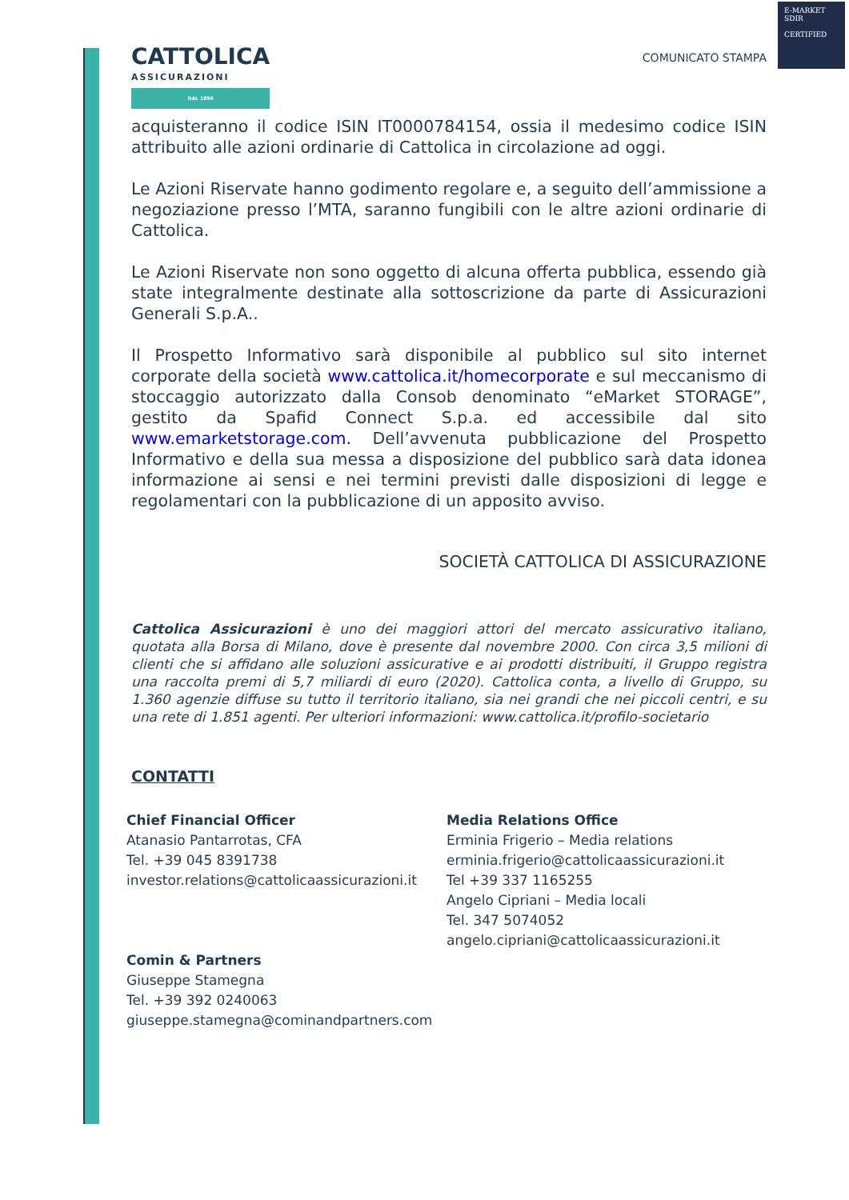E-MARKET
SDIR
CERTIFIED
CATTOLICA
ASSICURAZIONI
DAL 1896
COMUNICATO STAMPA
acquisteranno il codice ISIN IT0000784154, ossia il medesimo codice ISIN attribuito alle azioni ordinarie di Cattolica in circolazione ad oggi.
Le Azioni Riservate hanno godimento regolare e, a seguito dell’ammissione a negoziazione presso l’MTA, saranno fungibili con le altre azioni ordinarie di Cattolica.
Le Azioni Riservate non sono oggetto di alcuna offerta pubblica, essendo già state integralmente destinate alla sottoscrizione da parte di Assicurazioni Generali S.p.A..
Il Prospetto Informativo sarà disponibile al pubblico sul sito internet corporate della società www.cattolica.it/homecorporate e sul meccanismo di stoccaggio autorizzato dalla Consob denominato “eMarket STORAGE”, gestito da Spafid Connect S.p.a. ed accessibile dal sito www.emarketstorage.com. Dell’avvenuta pubblicazione del Prospetto Informativo e della sua messa a disposizione del pubblico sarà data idonea informazione ai sensi e nei termini previsti dalle disposizioni di legge e regolamentari con la pubblicazione di un apposito avviso.
SOCIETÀ CATTOLICA DI ASSICURAZIONE
Cattolica Assicurazioni è uno dei maggiori attori del mercato assicurativo italiano, quotata alla Borsa di Milano, dove è presente dal novembre 2000. Con circa 3,5 milioni di clienti che si affidano alle soluzioni assicurative e ai prodotti distribuiti, il Gruppo registra una raccolta premi di 5,7 miliardi di euro (2020). Cattolica conta, a livello di Gruppo, su 1.360 agenzie diffuse su tutto il territorio italiano, sia nei grandi che nei piccoli centri, e su una rete di 1.851 agenti. Per ulteriori informazioni: www.cattolica.it/profilo-societario
CONTATTI
Chief Financial Officer
Atanasio Pantarrotas, CFA
Tel. +39 045 8391738
investor.relations@cattolicaassicurazioni.it
Comin & Partners
Giuseppe Stamegna
Tel. +39 392 0240063
giuseppe.stamegna@cominandpartners.com
Media Relations Office
Erminia Frigerio – Media relations
erminia.frigerio@cattolicaassicurazioni.it
Tel +39 337 1165255
Angelo Cipriani – Media locali
Tel. 347 5074052
angelo.cipriani@cattolicaassicurazioni.it